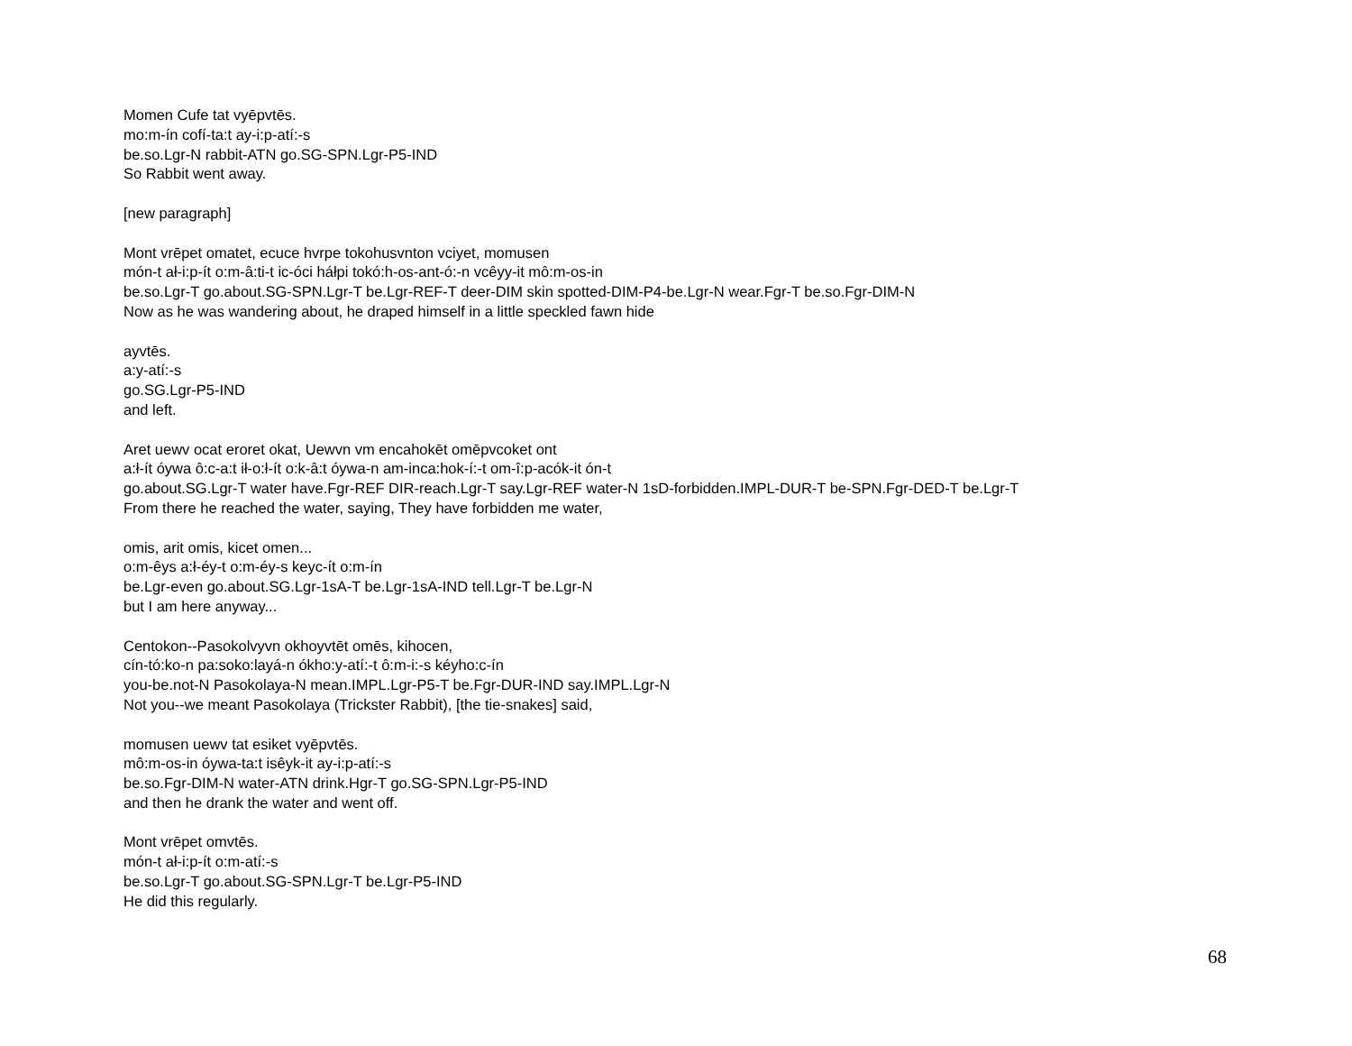Momen Cufe tat vyēpvtēs.
mo:m-ín cofí-ta:t ay-i:p-atí:-s
be.so.Lgr-N rabbit-ATN go.SG-SPN.Lgr-P5-IND
So Rabbit went away.
[new paragraph]
Mont vrēpet omatet, ecuce hvrpe tokohusvnton vciyet, momusen
món-t ał-i:p-ít o:m-â:ti-t ic-óci háłpi tokó:h-os-ant-ó:-n vcêyy-it mô:m-os-in
be.so.Lgr-T go.about.SG-SPN.Lgr-T be.Lgr-REF-T deer-DIM skin spotted-DIM-P4-be.Lgr-N wear.Fgr-T be.so.Fgr-DIM-N
Now as he was wandering about, he draped himself in a little speckled fawn hide
ayvtēs.
a:y-atí:-s
go.SG.Lgr-P5-IND
and left.
Aret uewv ocat eroret okat, Uewvn vm encahokēt omēpvcoket ont
a:ł-ít óywa ô:c-a:t ił-o:ł-ít o:k-â:t óywa-n am-inca:hok-í:-t om-î:p-acók-it ón-t
go.about.SG.Lgr-T water have.Fgr-REF DIR-reach.Lgr-T say.Lgr-REF water-N 1sD-forbidden.IMPL-DUR-T be-SPN.Fgr-DED-T be.Lgr-T
From there he reached the water, saying, They have forbidden me water,
omis, arit omis, kicet omen...
o:m-êys a:ł-éy-t o:m-éy-s keyc-ít o:m-ín
be.Lgr-even go.about.SG.Lgr-1sA-T be.Lgr-1sA-IND tell.Lgr-T be.Lgr-N
but I am here anyway...
Centokon--Pasokolvyvn okhoyvtēt omēs, kihocen,
cín-tó:ko-n pa:soko:layá-n ókho:y-atí:-t ô:m-i:-s kéyho:c-ín
you-be.not-N Pasokolaya-N mean.IMPL.Lgr-P5-T be.Fgr-DUR-IND say.IMPL.Lgr-N
Not you--we meant Pasokolaya (Trickster Rabbit), [the tie-snakes] said,
momusen uewv tat esiket vyēpvtēs.
mô:m-os-in óywa-ta:t isêyk-it ay-i:p-atí:-s
be.so.Fgr-DIM-N water-ATN drink.Hgr-T go.SG-SPN.Lgr-P5-IND
and then he drank the water and went off.
Mont vrēpet omvtēs.
món-t ał-i:p-ít o:m-atí:-s
be.so.Lgr-T go.about.SG-SPN.Lgr-T be.Lgr-P5-IND
He did this regularly.
68